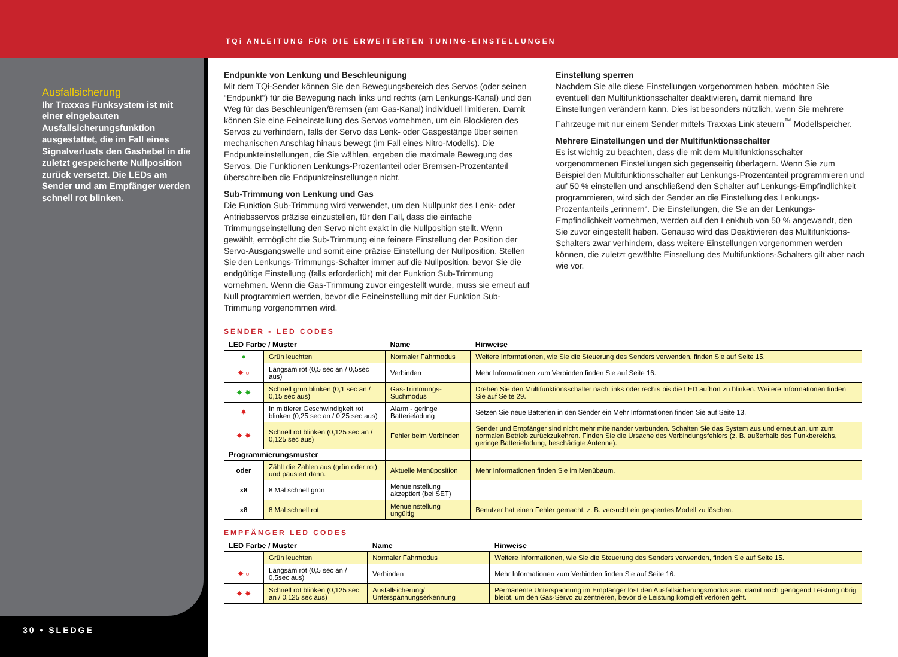TQi ANLEITUNG FÜR DIE ERWEITERTEN TUNING-EINSTELLUNGEN
Ausfallsicherung
Ihr Traxxas Funksystem ist mit einer eingebauten Ausfallsicherungsfunktion ausgestattet, die im Fall eines Signalverlusts den Gashebel in die zuletzt gespeicherte Nullposition zurück versetzt. Die LEDs am Sender und am Empfänger werden schnell rot blinken.
30 • SLEDGE
Endpunkte von Lenkung und Beschleunigung
Mit dem TQi-Sender können Sie den Bewegungsbereich des Servos (oder seinen “Endpunkt“) für die Bewegung nach links und rechts (am Lenkungs-Kanal) und den Weg für das Beschleunigen/Bremsen (am Gas-Kanal) individuell limitieren. Damit können Sie eine Feineinstellung des Servos vornehmen, um ein Blockieren des Servos zu verhindern, falls der Servo das Lenk- oder Gasgestänge über seinen mechanischen Anschlag hinaus bewegt (im Fall eines Nitro-Modells). Die Endpunkteinstellungen, die Sie wählen, ergeben die maximale Bewegung des Servos. Die Funktionen Lenkungs-Prozentanteil oder Bremsen-Prozentanteil überschreiben die Endpunkteinstellungen nicht.
Sub-Trimmung von Lenkung und Gas
Die Funktion Sub-Trimmung wird verwendet, um den Nullpunkt des Lenk- oder Antriebsservos präzise einzustellen, für den Fall, dass die einfache Trimmungseinstellung den Servo nicht exakt in die Nullposition stellt. Wenn gewählt, ermöglicht die Sub-Trimmung eine feinere Einstellung der Position der Servo-Ausgangswelle und somit eine präzise Einstellung der Nullposition. Stellen Sie den Lenkungs-Trimmungs-Schalter immer auf die Nullposition, bevor Sie die endgültige Einstellung (falls erforderlich) mit der Funktion Sub-Trimmung vornehmen. Wenn die Gas-Trimmung zuvor eingestellt wurde, muss sie erneut auf Null programmiert werden, bevor die Feineinstellung mit der Funktion Sub-Trimmung vorgenommen wird.
Einstellung sperren
Nachdem Sie alle diese Einstellungen vorgenommen haben, möchten Sie eventuell den Multifunktionsschalter deaktivieren, damit niemand Ihre Einstellungen verändern kann. Dies ist besonders nützlich, wenn Sie mehrere Fahrzeuge mit nur einem Sender mittels Traxxas Link steuern<sup>™</sup> Modellspeicher.
Mehrere Einstellungen und der Multifunktionsschalter
Es ist wichtig zu beachten, dass die mit dem Multifunktionsschalter vorgenommenen Einstellungen sich gegenseitig überlagern. Wenn Sie zum Beispiel den Multifunktionsschalter auf Lenkungs-Prozentanteil programmieren und auf 50 % einstellen und anschließend den Schalter auf Lenkungs-Empfindlichkeit programmieren, wird sich der Sender an die Einstellung des Lenkungs-Prozentanteils „erinnern“. Die Einstellungen, die Sie an der Lenkungs-Empfindlichkeit vornehmen, werden auf den Lenkhub von 50 % angewandt, den Sie zuvor eingestellt haben. Genauso wird das Deaktivieren des Multifunktions-Schalters zwar verhindern, dass weitere Einstellungen vorgenommen werden können, die zuletzt gewählte Einstellung des Multifunktions-Schalters gilt aber nach wie vor.
SENDER - LED CODES
| LED Farbe / Muster | | Name | Hinweise |
| --- | --- | --- | --- |
| ● | Grün leuchten | Normaler Fahrmodus | Weitere Informationen, wie Sie die Steuerung des Senders verwenden, finden Sie auf Seite 15. |
| ✸ ○ | Langsam rot (0,5 sec an / 0,5sec aus) | Verbinden | Mehr Informationen zum Verbinden finden Sie auf Seite 16. |
| ✸ ✸ | Schnell grün blinken (0,1 sec an / 0,15 sec aus) | Gas-Trimmungs-Suchmodus | Drehen Sie den Multifunktionsschalter nach links oder rechts bis die LED aufhört zu blinken. Weitere Informationen finden Sie auf Seite 29. |
| ✸ | In mittlerer Geschwindigkeit rot blinken (0,25 sec an / 0,25 sec aus) | Alarm - geringe Batterieladung | Setzen Sie neue Batterien in den Sender ein Mehr Informationen finden Sie auf Seite 13. |
| ✸ ✸ | Schnell rot blinken (0,125 sec an / 0,125 sec aus) | Fehler beim Verbinden | Sender und Empfänger sind nicht mehr miteinander verbunden. Schalten Sie das System aus und erneut an, um zum normalen Betrieb zurückzukehren. Finden Sie die Ursache des Verbindungsfehlers (z. B. außerhalb des Funkbereichs, geringe Batterieladung, beschädigte Antenne). |
| Programmierungsmuster | | | |
| oder | Zählt die Zahlen aus (grün oder rot) und pausiert dann. | Aktuelle Menüposition | Mehr Informationen finden Sie im Menübaum. |
| x8 | 8 Mal schnell grün | Menüeinstellung akzeptiert (bei SET) | |
| x8 | 8 Mal schnell rot | Menüeinstellung ungültig | Benutzer hat einen Fehler gemacht, z. B. versucht ein gesperrtes Modell zu löschen. |
EMPFÄNGER LED CODES
| LED Farbe / Muster | | Name | Hinweise |
| --- | --- | --- | --- |
| | Grün leuchten | Normaler Fahrmodus | Weitere Informationen, wie Sie die Steuerung des Senders verwenden, finden Sie auf Seite 15. |
| ✸ ○ | Langsam rot (0,5 sec an / 0,5sec aus) | Verbinden | Mehr Informationen zum Verbinden finden Sie auf Seite 16. |
| ✸ ✸ | Schnell rot blinken (0,125 sec an / 0,125 sec aus) | Ausfallsicherung/ Unterspannungserkennung | Permanente Unterspannung im Empfänger löst den Ausfallsicherungsmodus aus, damit noch genügend Leistung übrig bleibt, um den Gas-Servo zu zentrieren, bevor die Leistung komplett verloren geht. |